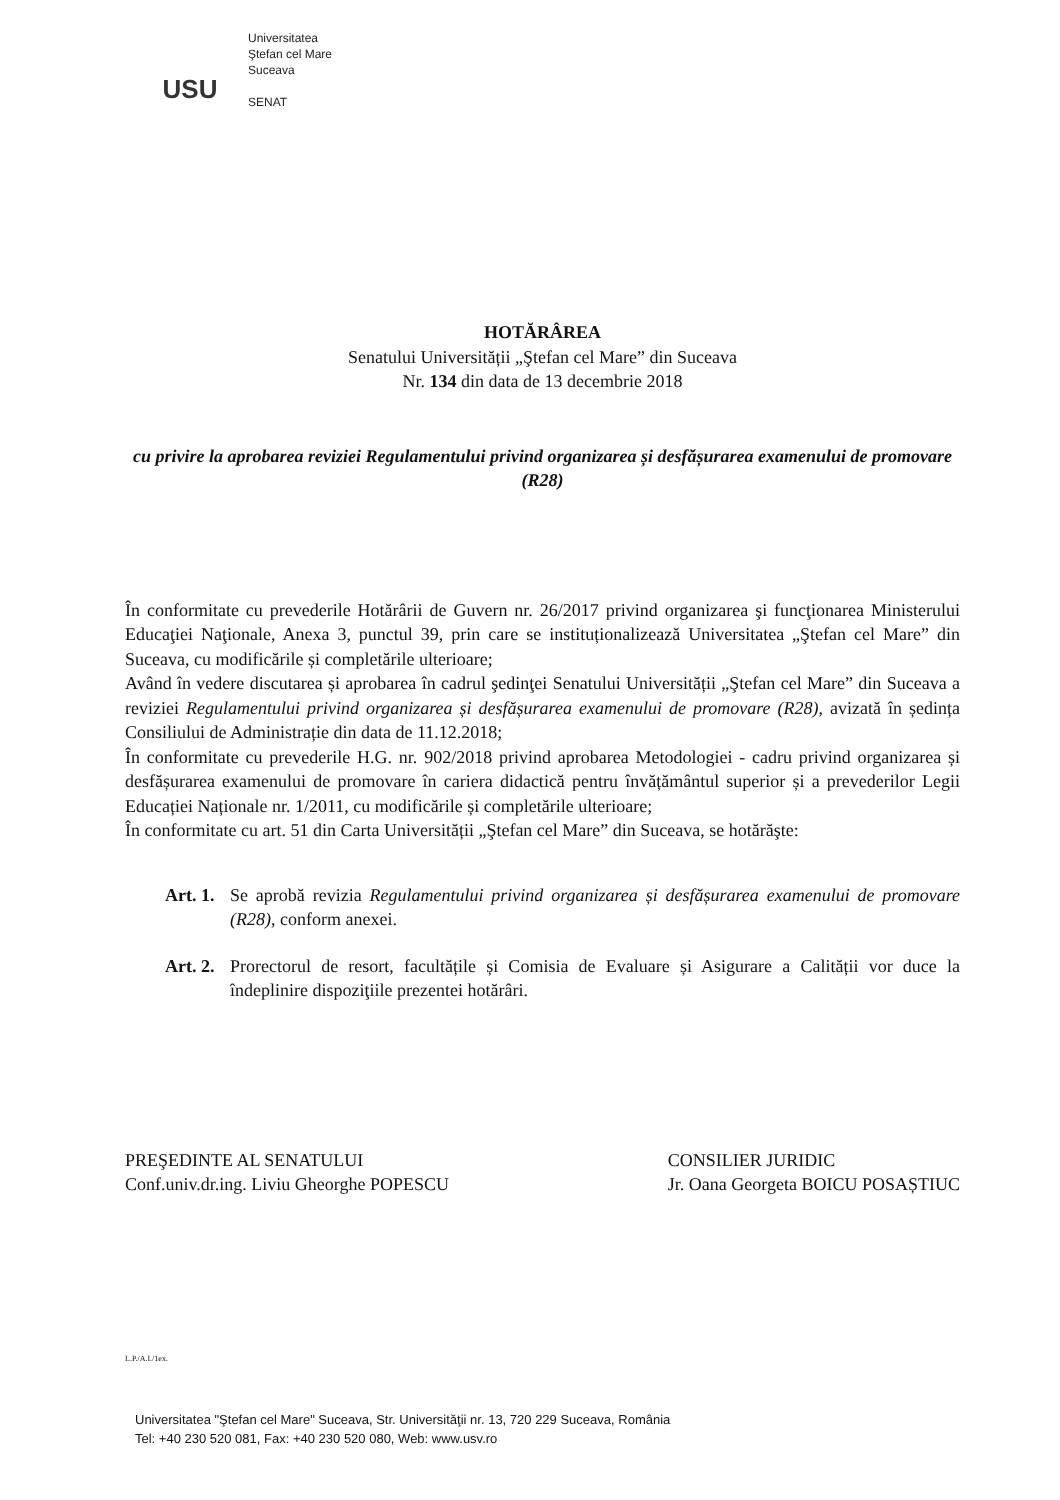USU
Universitatea
Ştefan cel Mare
Suceava
SENAT
HOTĂRÂREA
Senatului Universității „Ştefan cel Mare” din Suceava
Nr. 134 din data de 13 decembrie 2018
cu privire la aprobarea reviziei Regulamentului privind organizarea și desfășurarea examenului de promovare (R28)
În conformitate cu prevederile Hotărârii de Guvern nr. 26/2017 privind organizarea şi funcţionarea Ministerului Educaţiei Naţionale, Anexa 3, punctul 39, prin care se instituționalizează Universitatea „Ştefan cel Mare” din Suceava, cu modificările și completările ulterioare;
Având în vedere discutarea și aprobarea în cadrul şedinţei Senatului Universității „Ştefan cel Mare” din Suceava a reviziei Regulamentului privind organizarea și desfășurarea examenului de promovare (R28), avizată în ședința Consiliului de Administrație din data de 11.12.2018;
În conformitate cu prevederile H.G. nr. 902/2018 privind aprobarea Metodologiei - cadru privind organizarea și desfășurarea examenului de promovare în cariera didactică pentru învățământul superior și a prevederilor Legii Educației Naționale nr. 1/2011, cu modificările și completările ulterioare;
În conformitate cu art. 51 din Carta Universității „Ştefan cel Mare” din Suceava, se hotărăşte:
Art. 1.
Se aprobă revizia Regulamentului privind organizarea și desfășurarea examenului de promovare (R28), conform anexei.
Art. 2.
Prorectorul de resort, facultățile și Comisia de Evaluare și Asigurare a Calității vor duce la îndeplinire dispoziţiile prezentei hotărâri.
PREŞEDINTE AL SENATULUI
Conf.univ.dr.ing. Liviu Gheorghe POPESCU
CONSILIER JURIDIC
Jr. Oana Georgeta BOICU POSAȘTIUC
L.P./A.I./1ex.
Universitatea "Ştefan cel Mare" Suceava, Str. Universităţii nr. 13, 720 229 Suceava, România
Tel: +40 230 520 081, Fax: +40 230 520 080, Web: www.usv.ro